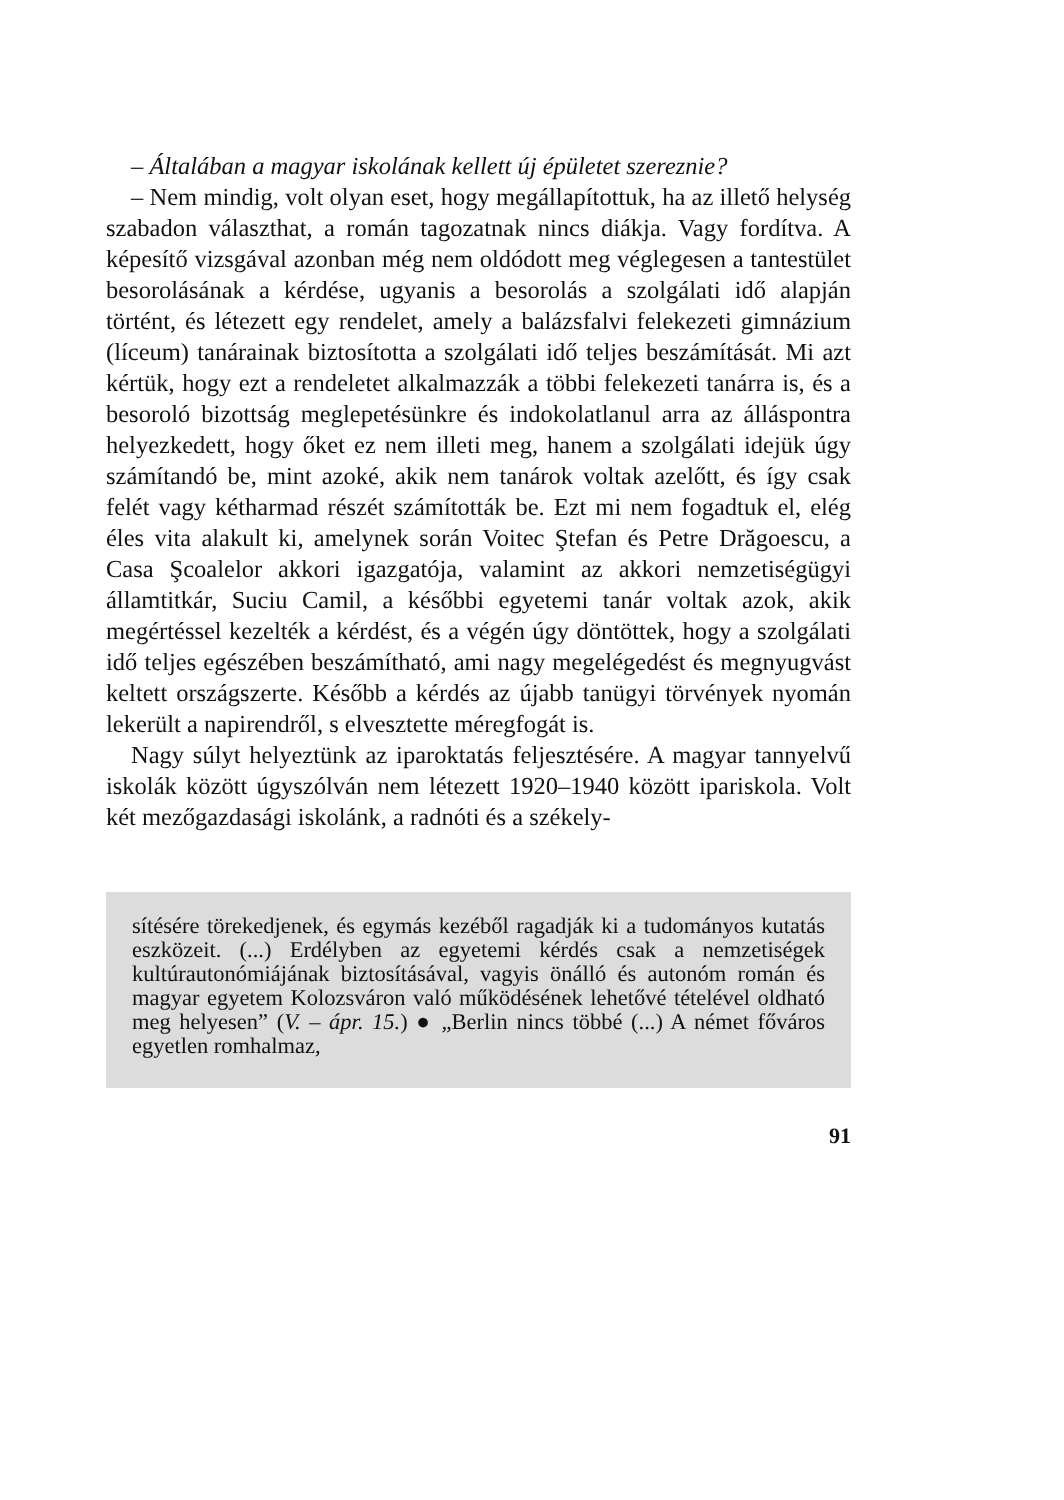– Általában a magyar iskolának kellett új épületet szereznie?
– Nem mindig, volt olyan eset, hogy megállapítottuk, ha az illető helység szabadon választhat, a román tagozatnak nincs diákja. Vagy fordítva. A képesítő vizsgával azonban még nem oldódott meg véglegesen a tantestület besorolásának a kérdése, ugyanis a besorolás a szolgálati idő alapján történt, és létezett egy rendelet, amely a balázsfalvi felekezeti gimnázium (líceum) tanárainak biztosította a szolgálati idő teljes beszámítását. Mi azt kértük, hogy ezt a rendeletet alkalmazzák a többi felekezeti tanárra is, és a besoroló bizottság meglepetésünkre és indokolatlanul arra az álláspontra helyezkedett, hogy őket ez nem illeti meg, hanem a szolgálati idejük úgy számítandó be, mint azoké, akik nem tanárok voltak azelőtt, és így csak felét vagy kétharmad részét számították be. Ezt mi nem fogadtuk el, elég éles vita alakult ki, amelynek során Voitec Ştefan és Petre Drăgoescu, a Casa Şcoalelor akkori igazgatója, valamint az akkori nemzetiségügyi államtitkár, Suciu Camil, a későbbi egyetemi tanár voltak azok, akik megértéssel kezelték a kérdést, és a végén úgy döntöttek, hogy a szolgálati idő teljes egészében beszámítható, ami nagy megelégedést és megnyugvást keltett országszerte. Később a kérdés az újabb tanügyi törvények nyomán lekerült a napirendről, s elvesztette méregfogát is.
Nagy súlyt helyeztünk az iparoktatás feljesztésére. A magyar tannyelvű iskolák között úgyszólván nem létezett 1920–1940 között ipariskola. Volt két mezőgazdasági iskolánk, a radnóti és a székely-
sítésére törekedjenek, és egymás kezéből ragadják ki a tudományos kutatás eszközeit. (...) Erdélyben az egyetemi kérdés csak a nemzetiségek kultúrautonómiájának biztosításával, vagyis önálló és autonóm román és magyar egyetem Kolozsváron való működésének lehetővé tételével oldható meg helyesen” (V. – ápr. 15.) ● „Berlin nincs többé (...) A német főváros egyetlen romhalmaz,
91